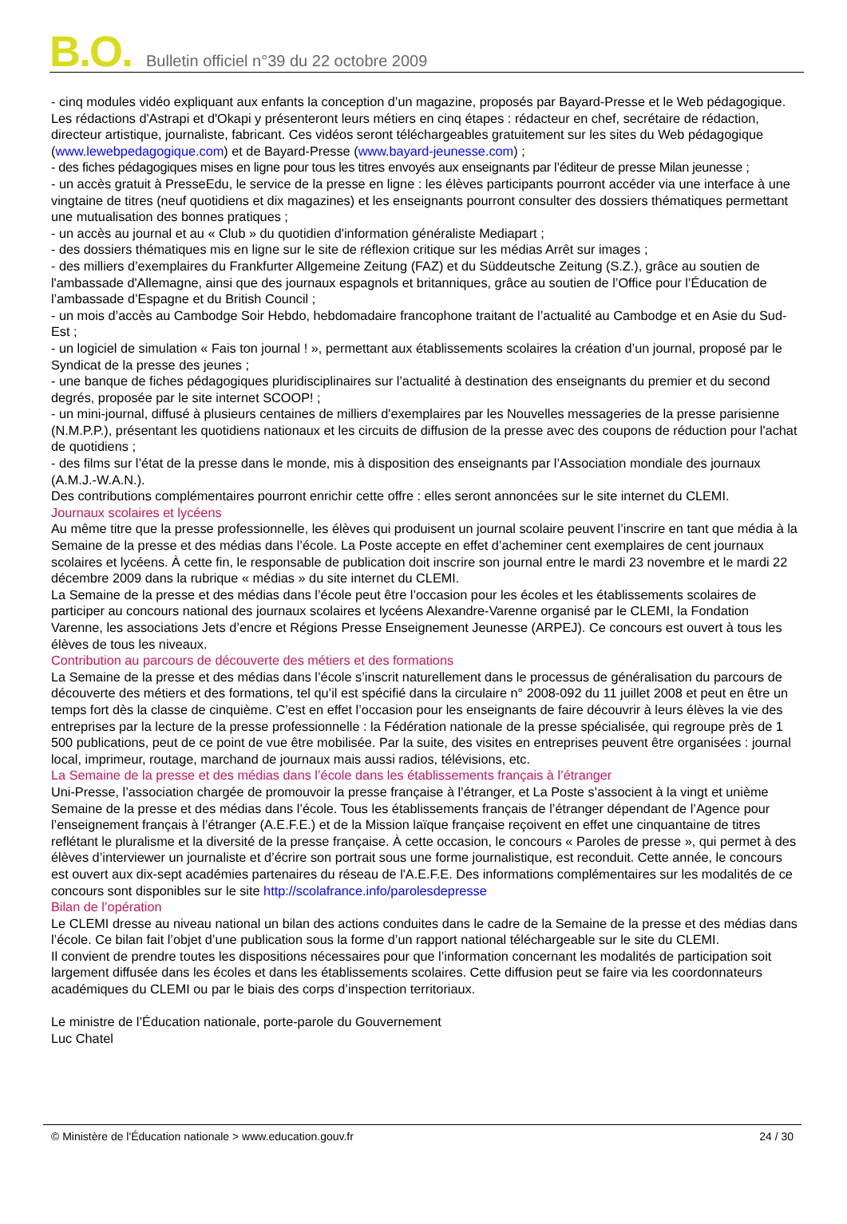B.O. Bulletin officiel n°39 du 22 octobre 2009
- cinq modules vidéo expliquant aux enfants la conception d’un magazine, proposés par Bayard-Presse et le Web pédagogique. Les rédactions d'Astrapi et d'Okapi y présenteront leurs métiers en cinq étapes : rédacteur en chef, secrétaire de rédaction, directeur artistique, journaliste, fabricant. Ces vidéos seront téléchargeables gratuitement sur les sites du Web pédagogique (www.lewebpedagogique.com) et de Bayard-Presse (www.bayard-jeunesse.com) ;
- des fiches pédagogiques mises en ligne pour tous les titres envoyés aux enseignants par l’éditeur de presse Milan jeunesse ;
- un accès gratuit à PresseEdu, le service de la presse en ligne : les élèves participants pourront accéder via une interface à une vingtaine de titres (neuf quotidiens et dix magazines) et les enseignants pourront consulter des dossiers thématiques permettant une mutualisation des bonnes pratiques ;
- un accès au journal et au « Club » du quotidien d'information généraliste Mediapart ;
- des dossiers thématiques mis en ligne sur le site de réflexion critique sur les médias Arrêt sur images ;
- des milliers d’exemplaires du Frankfurter Allgemeine Zeitung (FAZ) et du Süddeutsche Zeitung (S.Z.), grâce au soutien de l'ambassade d'Allemagne, ainsi que des journaux espagnols et britanniques, grâce au soutien de l’Office pour l’Éducation de l’ambassade d’Espagne et du British Council ;
- un mois d’accès au Cambodge Soir Hebdo, hebdomadaire francophone traitant de l’actualité au Cambodge et en Asie du Sud-Est ;
- un logiciel de simulation « Fais ton journal ! », permettant aux établissements scolaires la création d’un journal, proposé par le Syndicat de la presse des jeunes ;
- une banque de fiches pédagogiques pluridisciplinaires sur l’actualité à destination des enseignants du premier et du second degrés, proposée par le site internet SCOOP! ;
- un mini-journal, diffusé à plusieurs centaines de milliers d'exemplaires par les Nouvelles messageries de la presse parisienne (N.M.P.P.), présentant les quotidiens nationaux et les circuits de diffusion de la presse avec des coupons de réduction pour l'achat de quotidiens ;
- des films sur l’état de la presse dans le monde, mis à disposition des enseignants par l’Association mondiale des journaux (A.M.J.-W.A.N.).
Des contributions complémentaires pourront enrichir cette offre : elles seront annoncées sur le site internet du CLEMI.
Journaux scolaires et lycéens
Au même titre que la presse professionnelle, les élèves qui produisent un journal scolaire peuvent l’inscrire en tant que média à la Semaine de la presse et des médias dans l’école. La Poste accepte en effet d’acheminer cent exemplaires de cent journaux scolaires et lycéens. À cette fin, le responsable de publication doit inscrire son journal entre le mardi 23 novembre et le mardi 22 décembre 2009 dans la rubrique « médias » du site internet du CLEMI.
La Semaine de la presse et des médias dans l’école peut être l’occasion pour les écoles et les établissements scolaires de participer au concours national des journaux scolaires et lycéens Alexandre-Varenne organisé par le CLEMI, la Fondation Varenne, les associations Jets d’encre et Régions Presse Enseignement Jeunesse (ARPEJ). Ce concours est ouvert à tous les élèves de tous les niveaux.
Contribution au parcours de découverte des métiers et des formations
La Semaine de la presse et des médias dans l’école s’inscrit naturellement dans le processus de généralisation du parcours de découverte des métiers et des formations, tel qu’il est spécifié dans la circulaire n° 2008-092 du 11 juillet 2008 et peut en être un temps fort dès la classe de cinquième. C’est en effet l’occasion pour les enseignants de faire découvrir à leurs élèves la vie des entreprises par la lecture de la presse professionnelle : la Fédération nationale de la presse spécialisée, qui regroupe près de 1 500 publications, peut de ce point de vue être mobilisée. Par la suite, des visites en entreprises peuvent être organisées : journal local, imprimeur, routage, marchand de journaux mais aussi radios, télévisions, etc.
La Semaine de la presse et des médias dans l’école dans les établissements français à l’étranger
Uni-Presse, l’association chargée de promouvoir la presse française à l’étranger, et La Poste s’associent à la vingt et unième Semaine de la presse et des médias dans l’école. Tous les établissements français de l’étranger dépendant de l’Agence pour l’enseignement français à l’étranger (A.E.F.E.) et de la Mission laïque française reçoivent en effet une cinquantaine de titres reflétant le pluralisme et la diversité de la presse française. À cette occasion, le concours « Paroles de presse », qui permet à des élèves d’interviewer un journaliste et d’écrire son portrait sous une forme journalistique, est reconduit. Cette année, le concours est ouvert aux dix-sept académies partenaires du réseau de l'A.E.F.E. Des informations complémentaires sur les modalités de ce concours sont disponibles sur le site http://scolafrance.info/parolesdepresse
Bilan de l’opération
Le CLEMI dresse au niveau national un bilan des actions conduites dans le cadre de la Semaine de la presse et des médias dans l’école. Ce bilan fait l’objet d’une publication sous la forme d’un rapport national téléchargeable sur le site du CLEMI.
Il convient de prendre toutes les dispositions nécessaires pour que l’information concernant les modalités de participation soit largement diffusée dans les écoles et dans les établissements scolaires. Cette diffusion peut se faire via les coordonnateurs académiques du CLEMI ou par le biais des corps d’inspection territoriaux.
Le ministre de l’Éducation nationale, porte-parole du Gouvernement
Luc Chatel
© Ministère de l'Éducation nationale > www.education.gouv.fr 24 / 30